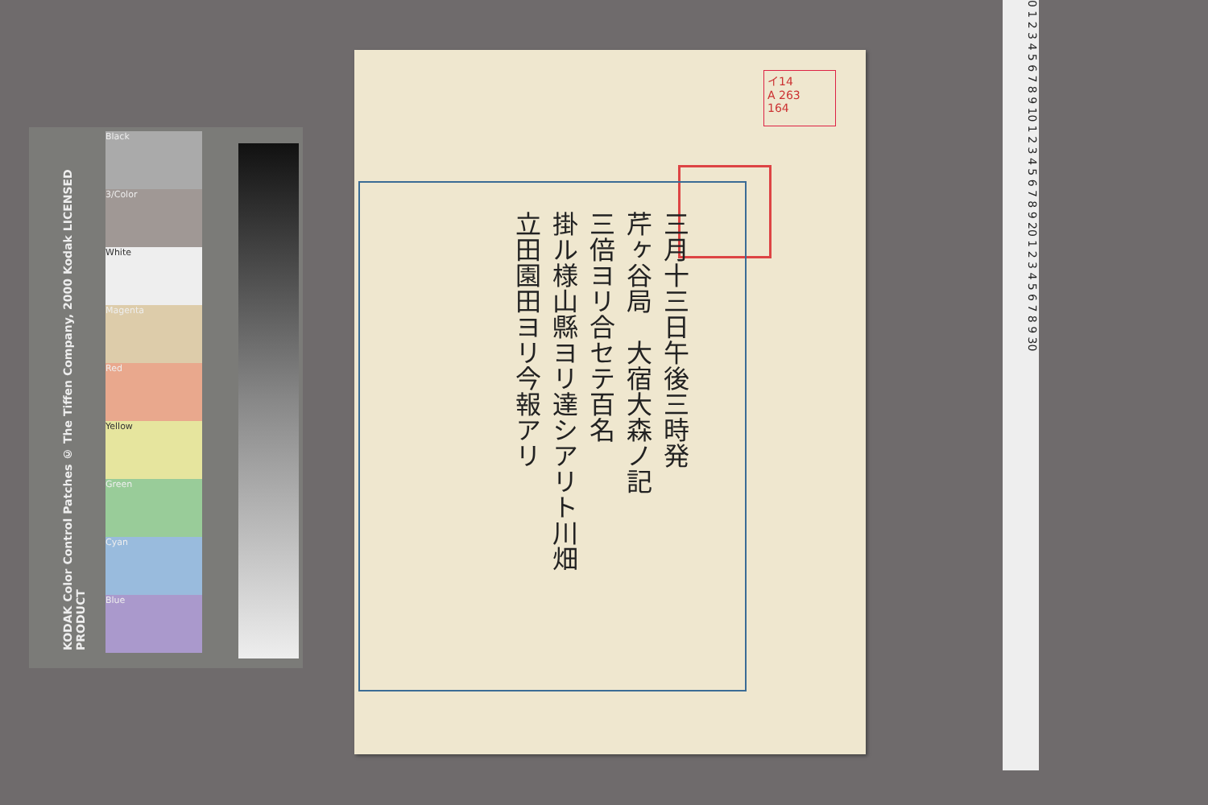KODAK Color Control Patches © The Tiffen Company, 2000 Kodak LICENSED PRODUCT
Black
3/Color
White
Magenta
Red
Yellow
Green
Cyan
Blue
イ14
A 263
164
三月十三日午後三時発
芹ヶ谷局　大宿大森ノ記
三倍ヨリ合セテ百名
掛ル様山縣ヨリ達シアリト川畑
立田園田ヨリ今報アリ
0 1 2 3 4 5 6 7 8 9 10 1 2 3 4 5 6 7 8 9 20 1 2 3 4 5 6 7 8 9 30